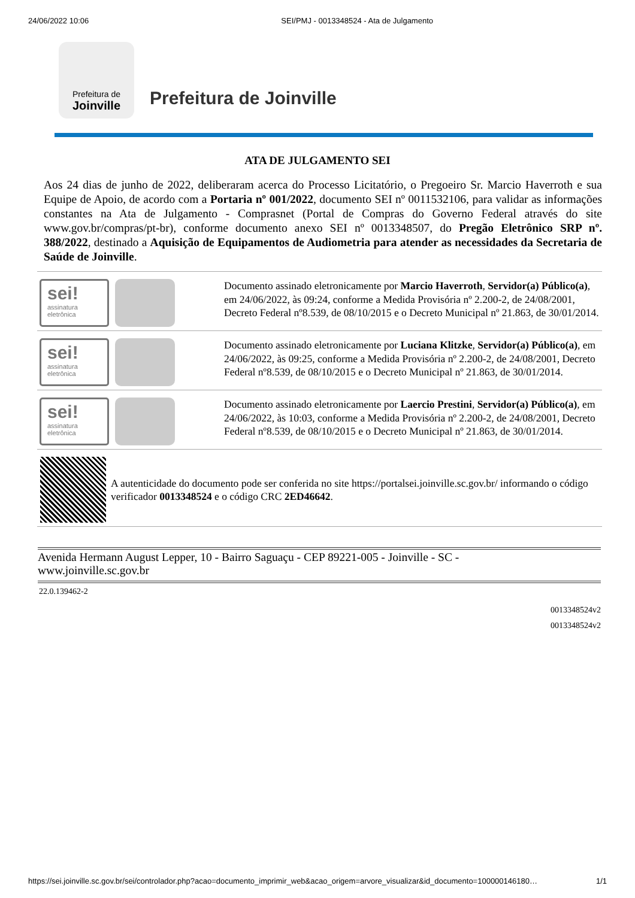24/06/2022 10:06 SEI/PMJ - 0013348524 - Ata de Julgamento
Prefeitura de
Joinville
Prefeitura de Joinville
ATA DE JULGAMENTO SEI
Aos 24 dias de junho de 2022, deliberaram acerca do Processo Licitatório, o Pregoeiro Sr. Marcio Haverroth e sua Equipe de Apoio, de acordo com a Portaria nº 001/2022, documento SEI nº 0011532106, para validar as informações constantes na Ata de Julgamento - Comprasnet (Portal de Compras do Governo Federal através do site www.gov.br/compras/pt-br), conforme documento anexo SEI nº 0013348507, do Pregão Eletrônico SRP nº. 388/2022, destinado a Aquisição de Equipamentos de Audiometria para atender as necessidades da Secretaria de Saúde de Joinville.
sei!
assinatura eletrônica
Documento assinado eletronicamente por Marcio Haverroth, Servidor(a) Público(a), em 24/06/2022, às 09:24, conforme a Medida Provisória nº 2.200-2, de 24/08/2001, Decreto Federal nº8.539, de 08/10/2015 e o Decreto Municipal nº 21.863, de 30/01/2014.
sei!
assinatura eletrônica
Documento assinado eletronicamente por Luciana Klitzke, Servidor(a) Público(a), em 24/06/2022, às 09:25, conforme a Medida Provisória nº 2.200-2, de 24/08/2001, Decreto Federal nº8.539, de 08/10/2015 e o Decreto Municipal nº 21.863, de 30/01/2014.
sei!
assinatura eletrônica
Documento assinado eletronicamente por Laercio Prestini, Servidor(a) Público(a), em 24/06/2022, às 10:03, conforme a Medida Provisória nº 2.200-2, de 24/08/2001, Decreto Federal nº8.539, de 08/10/2015 e o Decreto Municipal nº 21.863, de 30/01/2014.
A autenticidade do documento pode ser conferida no site https://portalsei.joinville.sc.gov.br/ informando o código verificador 0013348524 e o código CRC 2ED46642.
Avenida Hermann August Lepper, 10 - Bairro Saguaçu - CEP 89221-005 - Joinville - SC -
www.joinville.sc.gov.br
22.0.139462-2
0013348524v2
0013348524v2
https://sei.joinville.sc.gov.br/sei/controlador.php?acao=documento_imprimir_web&acao_origem=arvore_visualizar&id_documento=100000146180… 1/1